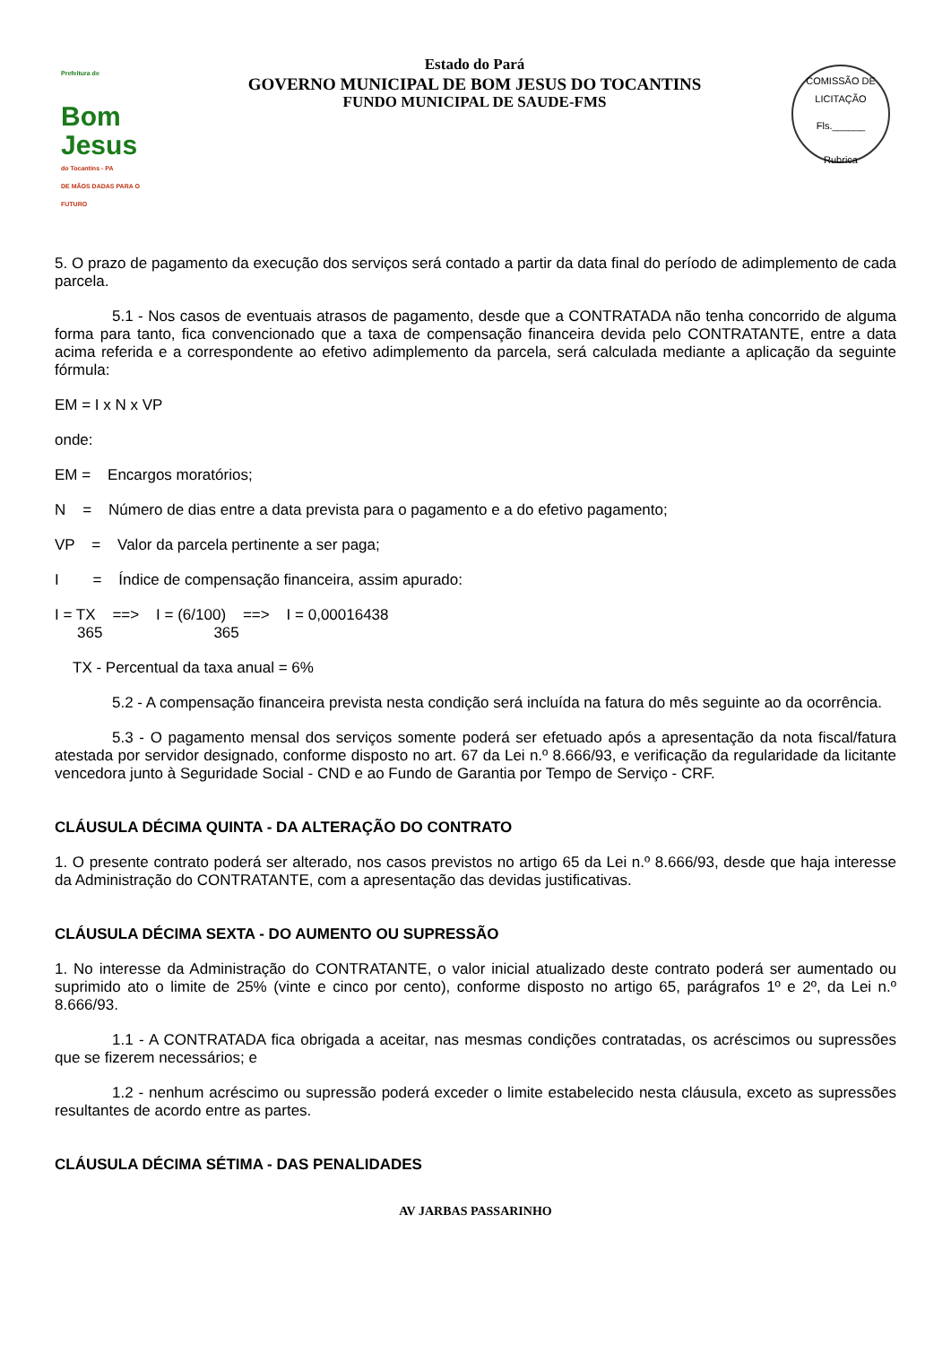Prefeitura de
Bom Jesus
do Tocantins - PA
DE MÃOS DADAS PARA O FUTURO
Estado do Pará
GOVERNO MUNICIPAL DE BOM JESUS DO TOCANTINS
FUNDO MUNICIPAL DE SAUDE-FMS
COMISSÃO DE LICITAÇÃO
Fls.______
Rubrica
5. O prazo de pagamento da execução dos serviços será contado a partir da data final do período de adimplemento de cada parcela.
5.1 - Nos casos de eventuais atrasos de pagamento, desde que a CONTRATADA não tenha concorrido de alguma forma para tanto, fica convencionado que a taxa de compensação financeira devida pelo CONTRATANTE, entre a data acima referida e a correspondente ao efetivo adimplemento da parcela, será calculada mediante a aplicação da seguinte fórmula:
EM = I x N x VP
onde:
EM = Encargos moratórios;
N = Número de dias entre a data prevista para o pagamento e a do efetivo pagamento;
VP = Valor da parcela pertinente a ser paga;
I = Índice de compensação financeira, assim apurado:
I = TX ==> I = (6/100) ==> I = 0,00016438
365 365
TX - Percentual da taxa anual = 6%
5.2 - A compensação financeira prevista nesta condição será incluída na fatura do mês seguinte ao da ocorrência.
5.3 - O pagamento mensal dos serviços somente poderá ser efetuado após a apresentação da nota fiscal/fatura atestada por servidor designado, conforme disposto no art. 67 da Lei n.º 8.666/93, e verificação da regularidade da licitante vencedora junto à Seguridade Social - CND e ao Fundo de Garantia por Tempo de Serviço - CRF.
CLÁUSULA DÉCIMA QUINTA - DA ALTERAÇÃO DO CONTRATO
1. O presente contrato poderá ser alterado, nos casos previstos no artigo 65 da Lei n.º 8.666/93, desde que haja interesse da Administração do CONTRATANTE, com a apresentação das devidas justificativas.
CLÁUSULA DÉCIMA SEXTA - DO AUMENTO OU SUPRESSÃO
1. No interesse da Administração do CONTRATANTE, o valor inicial atualizado deste contrato poderá ser aumentado ou suprimido ato o limite de 25% (vinte e cinco por cento), conforme disposto no artigo 65, parágrafos 1º e 2º, da Lei n.º 8.666/93.
1.1 - A CONTRATADA fica obrigada a aceitar, nas mesmas condições contratadas, os acréscimos ou supressões que se fizerem necessários; e
1.2 - nenhum acréscimo ou supressão poderá exceder o limite estabelecido nesta cláusula, exceto as supressões resultantes de acordo entre as partes.
CLÁUSULA DÉCIMA SÉTIMA - DAS PENALIDADES
AV JARBAS PASSARINHO